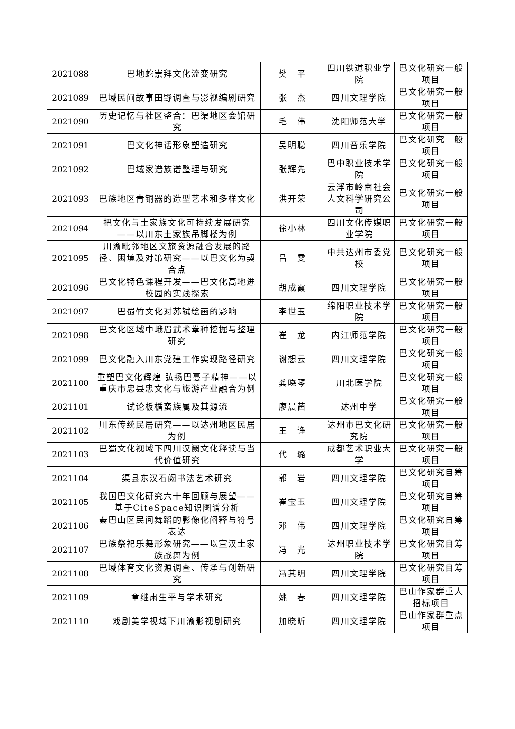| 2021088 | 巴地蛇崇拜文化流变研究 | 樊 平 | 四川铁道职业学院 | 巴文化研究一般项目 |
| 2021089 | 巴域民间故事田野调查与影视编剧研究 | 张 杰 | 四川文理学院 | 巴文化研究一般项目 |
| 2021090 | 历史记忆与社区整合：巴渠地区会馆研究 | 毛 伟 | 沈阳师范大学 | 巴文化研究一般项目 |
| 2021091 | 巴文化神话形象塑造研究 | 吴明聪 | 四川音乐学院 | 巴文化研究一般项目 |
| 2021092 | 巴域家谱族谱整理与研究 | 张辉先 | 巴中职业技术学院 | 巴文化研究一般项目 |
| 2021093 | 巴族地区青铜器的造型艺术和多样文化 | 洪开荣 | 云浮市岭南社会人文科学研究公司 | 巴文化研究一般项目 |
| 2021094 | 把文化与土家族文化可持续发展研究——以川东土家族吊脚楼为例 | 徐小林 | 四川文化传媒职业学院 | 巴文化研究一般项目 |
| 2021095 | 川渝毗邻地区文旅资源融合发展的路径、困境及对策研究——以巴文化为契合点 | 昌 雯 | 中共达州市委党校 | 巴文化研究一般项目 |
| 2021096 | 巴文化特色课程开发——巴文化高地进校园的实践探索 | 胡成霞 | 四川文理学院 | 巴文化研究一般项目 |
| 2021097 | 巴蜀竹文化对苏轼绘画的影响 | 李世玉 | 绵阳职业技术学院 | 巴文化研究一般项目 |
| 2021098 | 巴文化区域中峨眉武术拳种挖掘与整理研究 | 崔 龙 | 内江师范学院 | 巴文化研究一般项目 |
| 2021099 | 巴文化融入川东党建工作实现路径研究 | 谢想云 | 四川文理学院 | 巴文化研究一般项目 |
| 2021100 | 重塑巴文化辉煌 弘扬巴蔓子精神——以重庆市忠县忠文化与旅游产业融合为例 | 龚晓琴 | 川北医学院 | 巴文化研究一般项目 |
| 2021101 | 试论板楯蛮族属及其源流 | 廖晨茜 | 达州中学 | 巴文化研究一般项目 |
| 2021102 | 川东传统民居研究——以达州地区民居为例 | 王 诤 | 达州市巴文化研究院 | 巴文化研究一般项目 |
| 2021103 | 巴蜀文化视域下四川汉阙文化释读与当代价值研究 | 代 璐 | 成都艺术职业大学 | 巴文化研究一般项目 |
| 2021104 | 渠县东汉石阙书法艺术研究 | 郭 岩 | 四川文理学院 | 巴文化研究自筹项目 |
| 2021105 | 我国巴文化研究六十年回顾与展望——基于CiteSpace知识图谱分析 | 崔宝玉 | 四川文理学院 | 巴文化研究自筹项目 |
| 2021106 | 秦巴山区民间舞蹈的影像化阐释与符号表达 | 邓 伟 | 四川文理学院 | 巴文化研究自筹项目 |
| 2021107 | 巴族祭祀乐舞形象研究——以宣汉土家族战舞为例 | 冯 光 | 达州职业技术学院 | 巴文化研究自筹项目 |
| 2021108 | 巴域体育文化资源调查、传承与创新研究 | 冯其明 | 四川文理学院 | 巴文化研究自筹项目 |
| 2021109 | 章继肃生平与学术研究 | 姚 春 | 四川文理学院 | 巴山作家群重大招标项目 |
| 2021110 | 戏剧美学视域下川渝影视剧研究 | 加晓昕 | 四川文理学院 | 巴山作家群重点项目 |